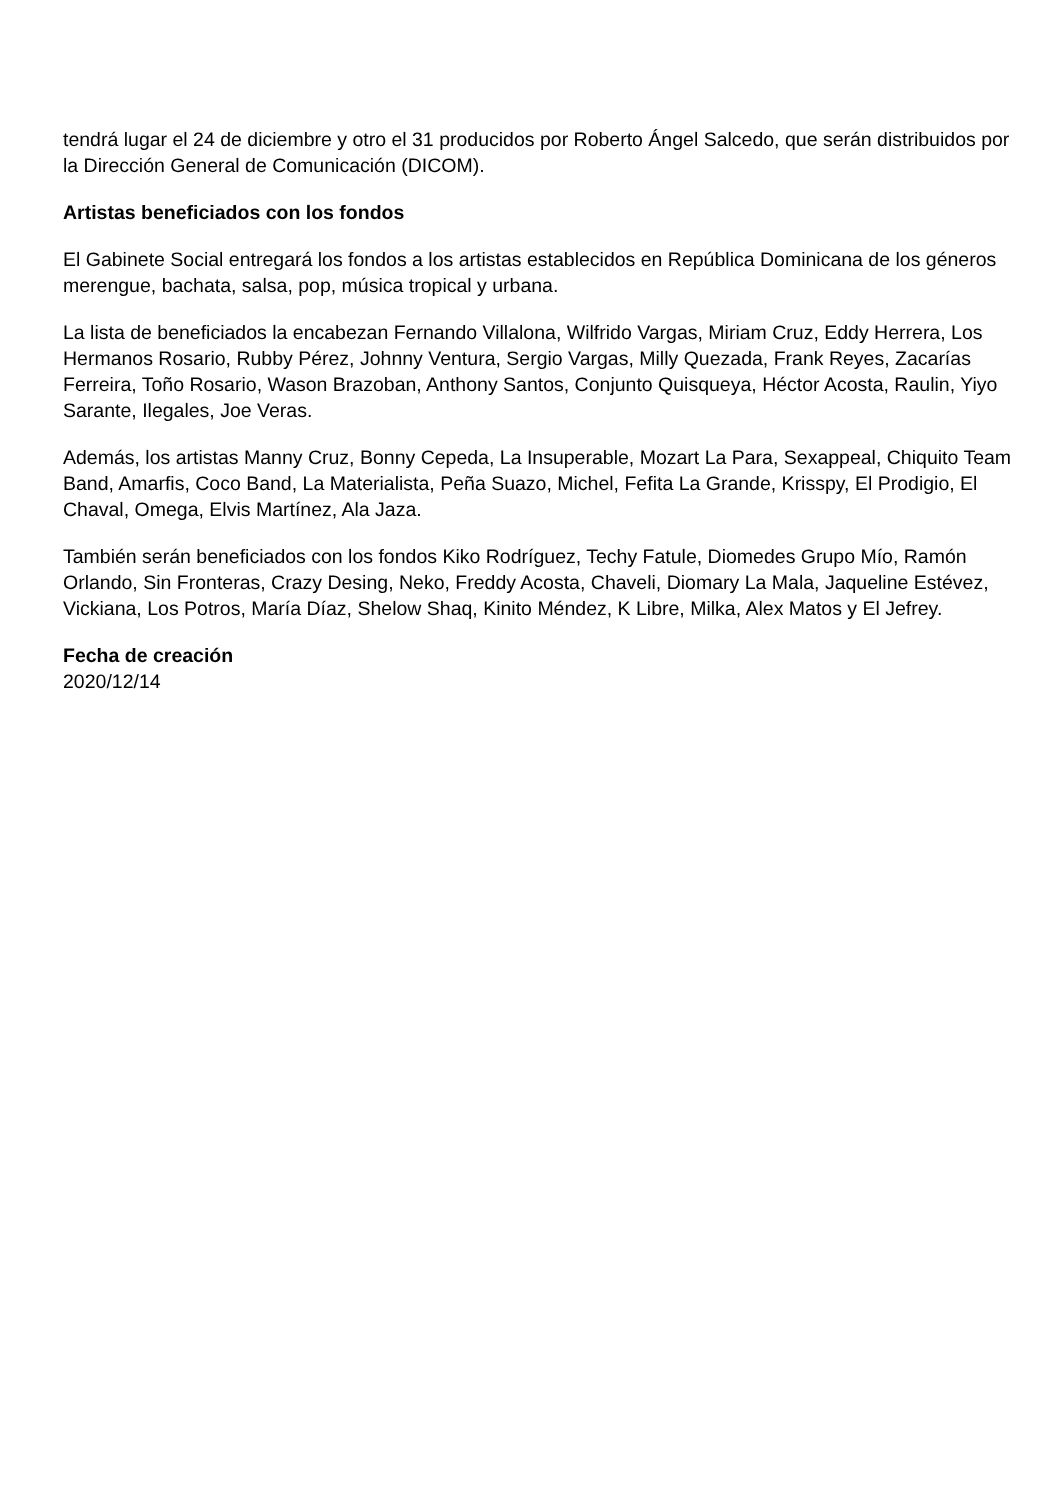tendrá lugar el 24 de diciembre y otro el 31 producidos por Roberto Ángel Salcedo, que serán distribuidos por la Dirección General de Comunicación (DICOM).
Artistas beneficiados con los fondos
El Gabinete Social entregará los fondos a los artistas establecidos en República Dominicana de los géneros merengue, bachata, salsa, pop, música tropical y urbana.
La lista de beneficiados la encabezan Fernando Villalona, Wilfrido Vargas, Miriam Cruz, Eddy Herrera, Los Hermanos Rosario, Rubby Pérez, Johnny Ventura, Sergio Vargas, Milly Quezada, Frank Reyes, Zacarías Ferreira, Toño Rosario, Wason Brazoban, Anthony Santos, Conjunto Quisqueya, Héctor Acosta, Raulin, Yiyo Sarante, Ilegales, Joe Veras.
Además, los artistas Manny Cruz, Bonny Cepeda, La Insuperable, Mozart La Para, Sexappeal, Chiquito Team Band, Amarfis, Coco Band, La Materialista, Peña Suazo, Michel, Fefita La Grande, Krisspy, El Prodigio, El Chaval, Omega, Elvis Martínez, Ala Jaza.
También serán beneficiados con los fondos Kiko Rodríguez, Techy Fatule, Diomedes Grupo Mío, Ramón Orlando, Sin Fronteras, Crazy Desing, Neko, Freddy Acosta, Chaveli, Diomary La Mala, Jaqueline Estévez, Vickiana, Los Potros, María Díaz, Shelow Shaq, Kinito Méndez, K Libre, Milka, Alex Matos y El Jefrey.
Fecha de creación
2020/12/14